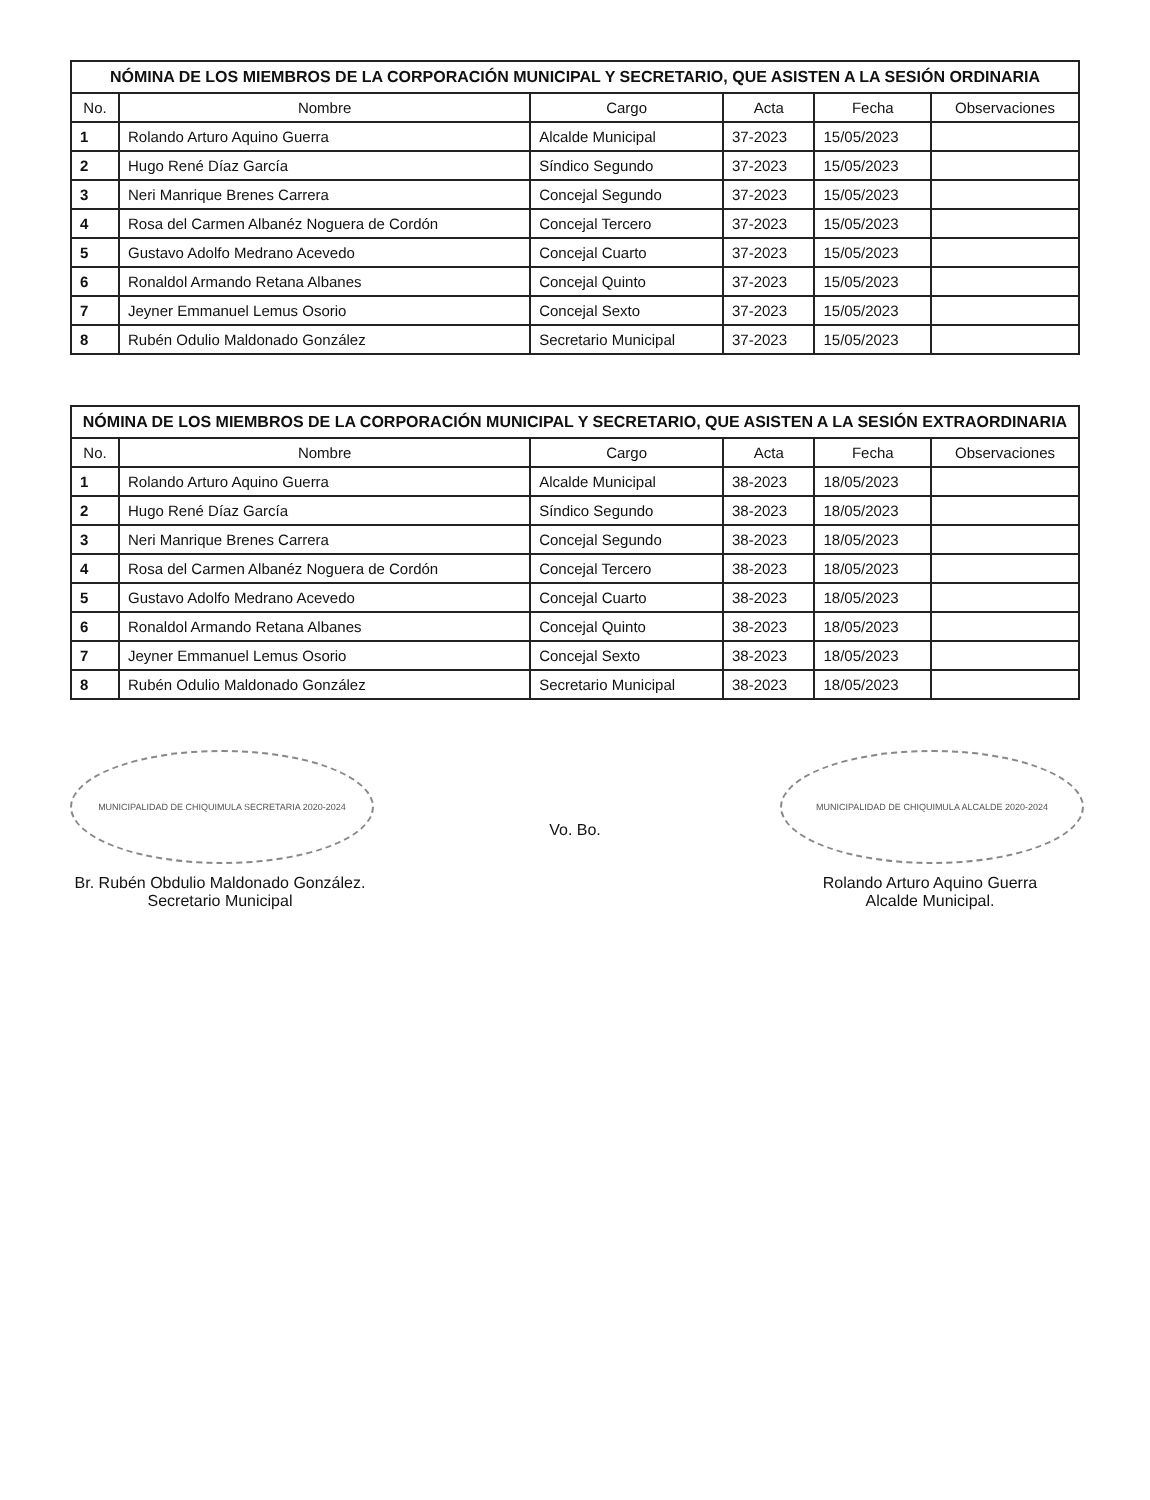NÓMINA DE LOS MIEMBROS DE LA CORPORACIÓN MUNICIPAL Y SECRETARIO, QUE ASISTEN A LA SESIÓN ORDINARIA
| No. | Nombre | Cargo | Acta | Fecha | Observaciones |
| --- | --- | --- | --- | --- | --- |
| 1 | Rolando Arturo Aquino Guerra | Alcalde Municipal | 37-2023 | 15/05/2023 | |
| 2 | Hugo René Díaz García | Síndico Segundo | 37-2023 | 15/05/2023 | |
| 3 | Neri Manrique Brenes Carrera | Concejal Segundo | 37-2023 | 15/05/2023 | |
| 4 | Rosa del Carmen Albanéz Noguera de Cordón | Concejal Tercero | 37-2023 | 15/05/2023 | |
| 5 | Gustavo Adolfo Medrano Acevedo | Concejal Cuarto | 37-2023 | 15/05/2023 | |
| 6 | Ronaldol Armando Retana Albanes | Concejal Quinto | 37-2023 | 15/05/2023 | |
| 7 | Jeyner Emmanuel Lemus Osorio | Concejal Sexto | 37-2023 | 15/05/2023 | |
| 8 | Rubén Odulio Maldonado González | Secretario Municipal | 37-2023 | 15/05/2023 | |
NÓMINA DE LOS MIEMBROS DE LA CORPORACIÓN MUNICIPAL Y SECRETARIO, QUE ASISTEN A LA SESIÓN EXTRAORDINARIA
| No. | Nombre | Cargo | Acta | Fecha | Observaciones |
| --- | --- | --- | --- | --- | --- |
| 1 | Rolando Arturo Aquino Guerra | Alcalde Municipal | 38-2023 | 18/05/2023 | |
| 2 | Hugo René Díaz García | Síndico Segundo | 38-2023 | 18/05/2023 | |
| 3 | Neri Manrique Brenes Carrera | Concejal Segundo | 38-2023 | 18/05/2023 | |
| 4 | Rosa del Carmen Albanéz Noguera de Cordón | Concejal Tercero | 38-2023 | 18/05/2023 | |
| 5 | Gustavo Adolfo Medrano Acevedo | Concejal Cuarto | 38-2023 | 18/05/2023 | |
| 6 | Ronaldol Armando Retana Albanes | Concejal Quinto | 38-2023 | 18/05/2023 | |
| 7 | Jeyner Emmanuel Lemus Osorio | Concejal Sexto | 38-2023 | 18/05/2023 | |
| 8 | Rubén Odulio Maldonado González | Secretario Municipal | 38-2023 | 18/05/2023 | |
MUNICIPALIDAD DE CHIQUIMULA SECRETARIA 2020-2024
Br. Rubén Obdulio Maldonado González.
Secretario Municipal
Vo. Bo.
MUNICIPALIDAD DE CHIQUIMULA ALCALDE 2020-2024
Rolando Arturo Aquino Guerra
Alcalde Municipal.